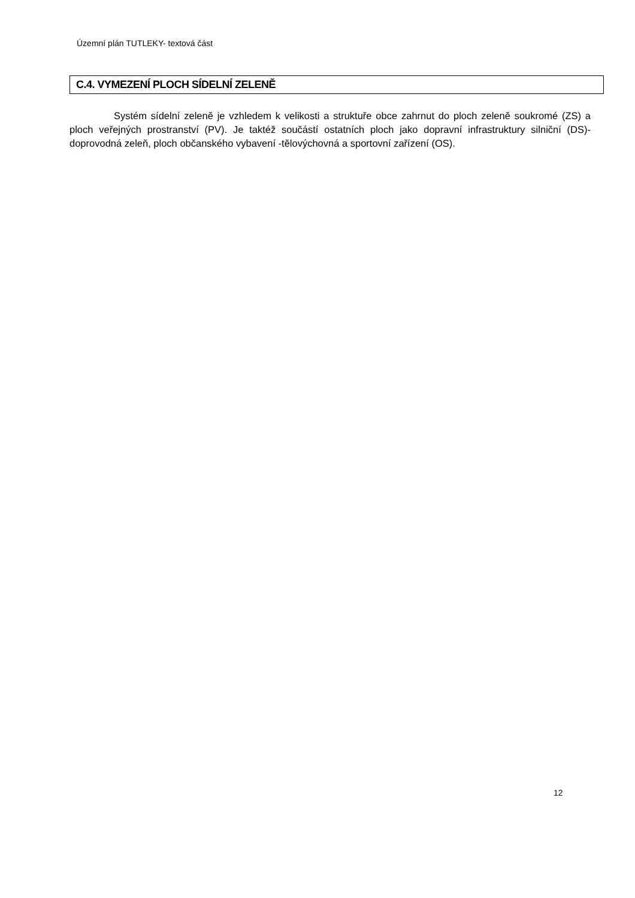Územní plán TUTLEKY- textová část
C.4. VYMEZENÍ PLOCH SÍDELNÍ ZELENĚ
Systém sídelní zeleně je vzhledem k velikosti a struktuře obce zahrnut do ploch zeleně soukromé (ZS) a ploch veřejných prostranství (PV). Je taktéž součástí ostatních ploch jako dopravní infrastruktury silniční (DS)- doprovodná zeleň, ploch občanského vybavení -tělovýchovná a sportovní zařízení (OS).
12